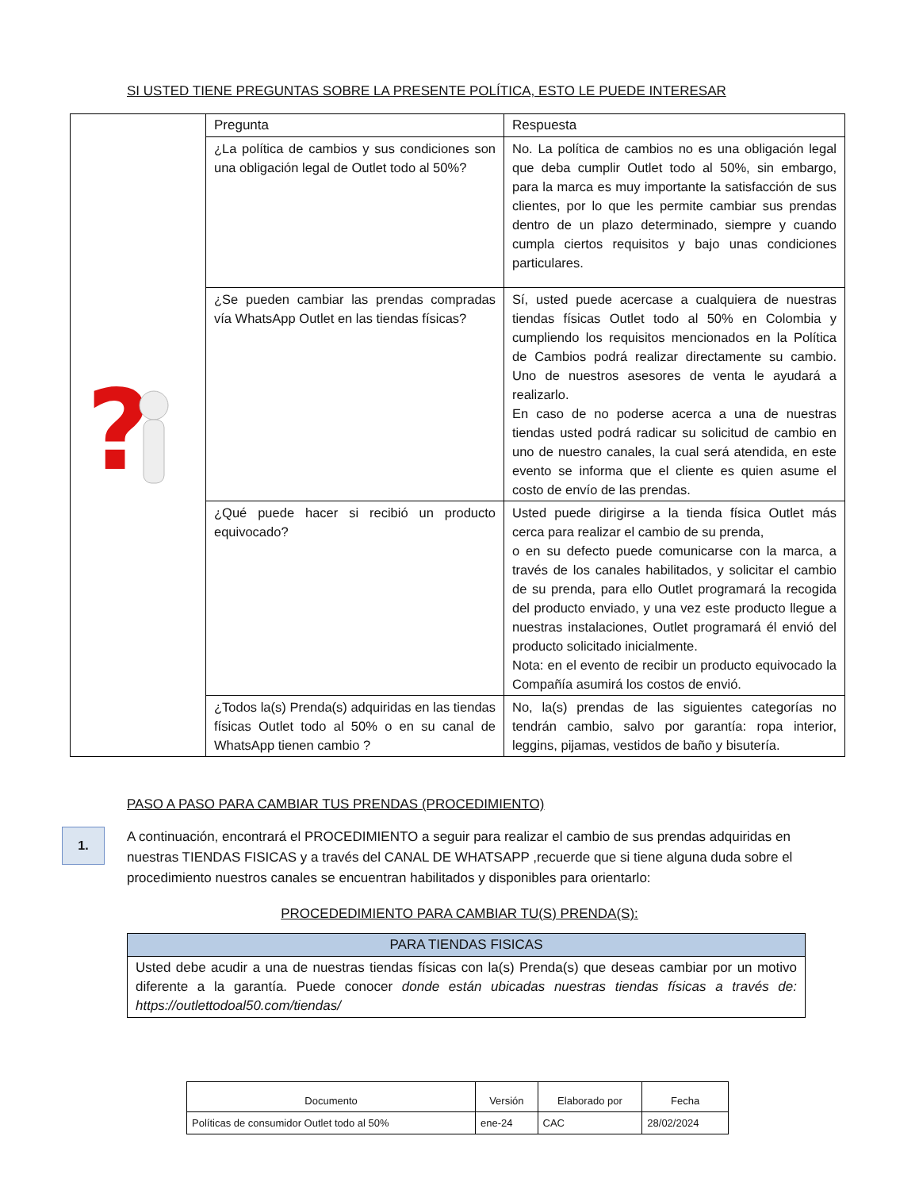SI USTED TIENE PREGUNTAS SOBRE LA PRESENTE POLÍTICA, ESTO LE PUEDE INTERESAR
| ? | Pregunta | Respuesta |
| | ¿La política de cambios y sus condiciones son una obligación legal de Outlet todo al 50%? | No. La política de cambios no es una obligación legal que deba cumplir Outlet todo al 50%, sin embargo, para la marca es muy importante la satisfacción de sus clientes, por lo que les permite cambiar sus prendas dentro de un plazo determinado, siempre y cuando cumpla ciertos requisitos y bajo unas condiciones particulares. |
| | ¿Se pueden cambiar las prendas compradas vía WhatsApp Outlet en las tiendas físicas? | Sí, usted puede acercase a cualquiera de nuestras tiendas físicas Outlet todo al 50% en Colombia y cumpliendo los requisitos mencionados en la Política de Cambios podrá realizar directamente su cambio. Uno de nuestros asesores de venta le ayudará a realizarlo. En caso de no poderse acerca a una de nuestras tiendas usted podrá radicar su solicitud de cambio en uno de nuestro canales, la cual será atendida, en este evento se informa que el cliente es quien asume el costo de envío de las prendas. |
| | ¿Qué puede hacer si recibió un producto equivocado? | Usted puede dirigirse a la tienda física Outlet más cerca para realizar el cambio de su prenda, o en su defecto puede comunicarse con la marca, a través de los canales habilitados, y solicitar el cambio de su prenda, para ello Outlet programará la recogida del producto enviado, y una vez este producto llegue a nuestras instalaciones, Outlet programará él envió del producto solicitado inicialmente. Nota: en el evento de recibir un producto equivocado la Compañía asumirá los costos de envió. |
| | ¿Todos la(s) Prenda(s) adquiridas en las tiendas físicas Outlet todo al 50% o en su canal de WhatsApp tienen cambio ? | No, la(s) prendas de las siguientes categorías no tendrán cambio, salvo por garantía: ropa interior, leggins, pijamas, vestidos de baño y bisutería. |
PASO A PASO PARA CAMBIAR TUS PRENDAS (PROCEDIMIENTO)
1.
A continuación, encontrará el PROCEDIMIENTO a seguir para realizar el cambio de sus prendas adquiridas en nuestras TIENDAS FISICAS y a través del CANAL DE WHATSAPP ,recuerde que si tiene alguna duda sobre el procedimiento nuestros canales se encuentran habilitados y disponibles para orientarlo:
PROCEDEDIMIENTO PARA CAMBIAR TU(S) PRENDA(S):
| PARA TIENDAS FISICAS |
| --- |
| Usted debe acudir a una de nuestras tiendas físicas con la(s) Prenda(s) que deseas cambiar por un motivo diferente a la garantía. Puede conocer donde están ubicadas nuestras tiendas físicas a través de: https://outlettodoal50.com/tiendas/ |
| Documento | Versión | Elaborado por | Fecha |
| --- | --- | --- | --- |
| Políticas de consumidor Outlet todo al 50% | ene-24 | CAC | 28/02/2024 |